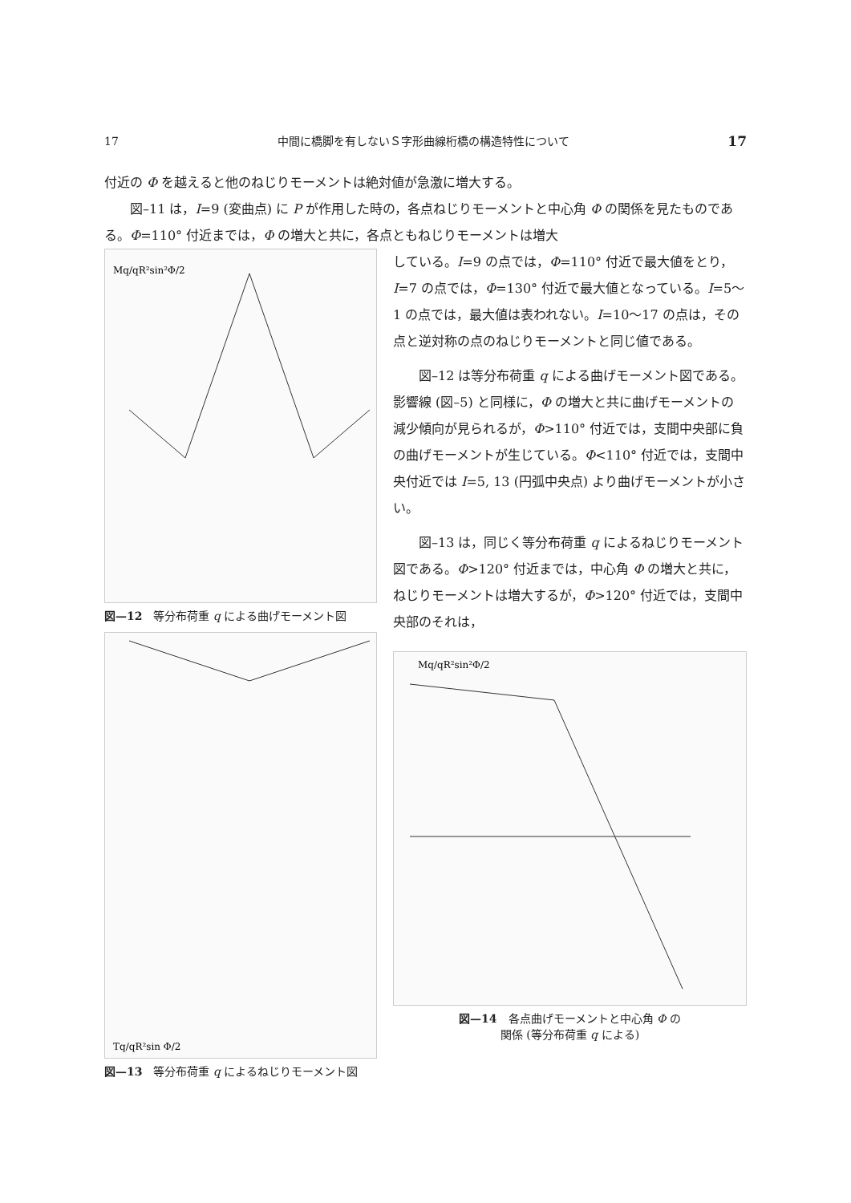17 中間に橋脚を有しないＳ字形曲線桁橋の構造特性について 17
付近の Φ を越えると他のねじりモーメントは絶対値が急激に増大する。
図–11 は，I=9 (変曲点) に P が作用した時の，各点ねじりモーメントと中心角 Φ の関係を見たものである。Φ=110° 付近までは，Φ の増大と共に，各点ともねじりモーメントは増大
Mq/qR²sin²Φ/2
図—12　等分布荷重 q による曲げモーメント図
Tq/qR²sin Φ/2
図—13　等分布荷重 q によるねじりモーメント図
している。I=9 の点では，Φ=110° 付近で最大値をとり，I=7 の点では，Φ=130° 付近で最大値となっている。I=5〜1 の点では，最大値は表われない。I=10〜17 の点は，その点と逆対称の点のねじりモーメントと同じ値である。
図–12 は等分布荷重 q による曲げモーメント図である。影響線 (図–5) と同様に，Φ の増大と共に曲げモーメントの減少傾向が見られるが，Φ>110° 付近では，支間中央部に負の曲げモーメントが生じている。Φ<110° 付近では，支間中央付近では I=5, 13 (円弧中央点) より曲げモーメントが小さい。
図–13 は，同じく等分布荷重 q によるねじりモーメント図である。Φ>120° 付近までは，中心角 Φ の増大と共に，ねじりモーメントは増大するが，Φ>120° 付近では，支間中央部のそれは，
Mq/qR²sin²Φ/2
図—14　各点曲げモーメントと中心角 Φ の
関係 (等分布荷重 q による)